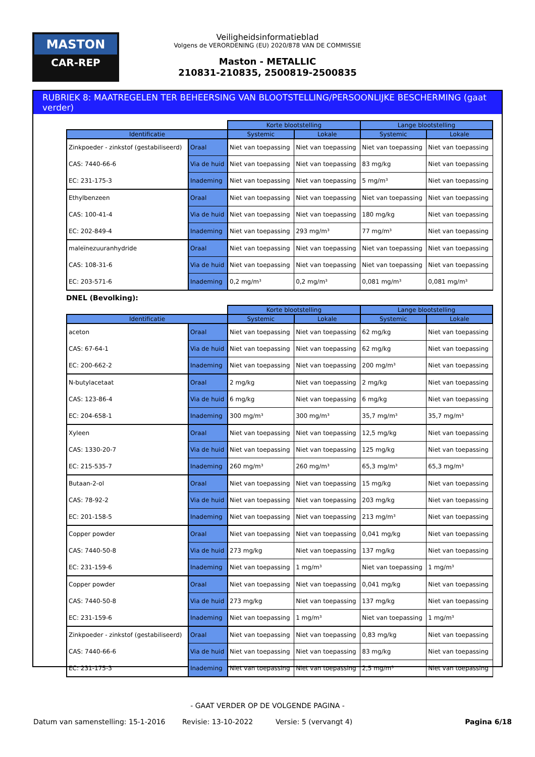MASTON
CAR-REP
Veiligheidsinformatieblad
Volgens de VERORDENING (EU) 2020/878 VAN DE COMMISSIE
Maston - METALLIC
210831-210835, 2500819-2500835
RUBRIEK 8: MAATREGELEN TER BEHEERSING VAN BLOOTSTELLING/PERSOONLIJKE BESCHERMING (gaat verder)
| | | Korte blootstelling | | Lange blootstelling | |
| --- | --- | --- | --- | --- | --- |
| Identificatie | | Systemic | Lokale | Systemic | Lokale |
| Zinkpoeder - zinkstof (gestabiliseerd) | Oraal | Niet van toepassing | Niet van toepassing | Niet van toepassing | Niet van toepassing |
| CAS: 7440-66-6 | Via de huid | Niet van toepassing | Niet van toepassing | 83 mg/kg | Niet van toepassing |
| EC: 231-175-3 | Inademing | Niet van toepassing | Niet van toepassing | 5 mg/m³ | Niet van toepassing |
| Ethylbenzeen | Oraal | Niet van toepassing | Niet van toepassing | Niet van toepassing | Niet van toepassing |
| CAS: 100-41-4 | Via de huid | Niet van toepassing | Niet van toepassing | 180 mg/kg | Niet van toepassing |
| EC: 202-849-4 | Inademing | Niet van toepassing | 293 mg/m³ | 77 mg/m³ | Niet van toepassing |
| maleïnezuuranhydride | Oraal | Niet van toepassing | Niet van toepassing | Niet van toepassing | Niet van toepassing |
| CAS: 108-31-6 | Via de huid | Niet van toepassing | Niet van toepassing | Niet van toepassing | Niet van toepassing |
| EC: 203-571-6 | Inademing | 0,2 mg/m³ | 0,2 mg/m³ | 0,081 mg/m³ | 0,081 mg/m³ |
DNEL (Bevolking):
| | | Korte blootstelling | | Lange blootstelling | |
| --- | --- | --- | --- | --- | --- |
| Identificatie | | Systemic | Lokale | Systemic | Lokale |
| aceton | Oraal | Niet van toepassing | Niet van toepassing | 62 mg/kg | Niet van toepassing |
| CAS: 67-64-1 | Via de huid | Niet van toepassing | Niet van toepassing | 62 mg/kg | Niet van toepassing |
| EC: 200-662-2 | Inademing | Niet van toepassing | Niet van toepassing | 200 mg/m³ | Niet van toepassing |
| N-butylacetaat | Oraal | 2 mg/kg | Niet van toepassing | 2 mg/kg | Niet van toepassing |
| CAS: 123-86-4 | Via de huid | 6 mg/kg | Niet van toepassing | 6 mg/kg | Niet van toepassing |
| EC: 204-658-1 | Inademing | 300 mg/m³ | 300 mg/m³ | 35,7 mg/m³ | 35,7 mg/m³ |
| Xyleen | Oraal | Niet van toepassing | Niet van toepassing | 12,5 mg/kg | Niet van toepassing |
| CAS: 1330-20-7 | Via de huid | Niet van toepassing | Niet van toepassing | 125 mg/kg | Niet van toepassing |
| EC: 215-535-7 | Inademing | 260 mg/m³ | 260 mg/m³ | 65,3 mg/m³ | 65,3 mg/m³ |
| Butaan-2-ol | Oraal | Niet van toepassing | Niet van toepassing | 15 mg/kg | Niet van toepassing |
| CAS: 78-92-2 | Via de huid | Niet van toepassing | Niet van toepassing | 203 mg/kg | Niet van toepassing |
| EC: 201-158-5 | Inademing | Niet van toepassing | Niet van toepassing | 213 mg/m³ | Niet van toepassing |
| Copper powder | Oraal | Niet van toepassing | Niet van toepassing | 0,041 mg/kg | Niet van toepassing |
| CAS: 7440-50-8 | Via de huid | 273 mg/kg | Niet van toepassing | 137 mg/kg | Niet van toepassing |
| EC: 231-159-6 | Inademing | Niet van toepassing | 1 mg/m³ | Niet van toepassing | 1 mg/m³ |
| Copper powder | Oraal | Niet van toepassing | Niet van toepassing | 0,041 mg/kg | Niet van toepassing |
| CAS: 7440-50-8 | Via de huid | 273 mg/kg | Niet van toepassing | 137 mg/kg | Niet van toepassing |
| EC: 231-159-6 | Inademing | Niet van toepassing | 1 mg/m³ | Niet van toepassing | 1 mg/m³ |
| Zinkpoeder - zinkstof (gestabiliseerd) | Oraal | Niet van toepassing | Niet van toepassing | 0,83 mg/kg | Niet van toepassing |
| CAS: 7440-66-6 | Via de huid | Niet van toepassing | Niet van toepassing | 83 mg/kg | Niet van toepassing |
| EC: 231-175-3 | Inademing | Niet van toepassing | Niet van toepassing | 2,5 mg/m³ | Niet van toepassing |
- GAAT VERDER OP DE VOLGENDE PAGINA -
Datum van samenstelling: 15-1-2016 Revisie: 13-10-2022 Versie: 5 (vervangt 4) Pagina 6/18